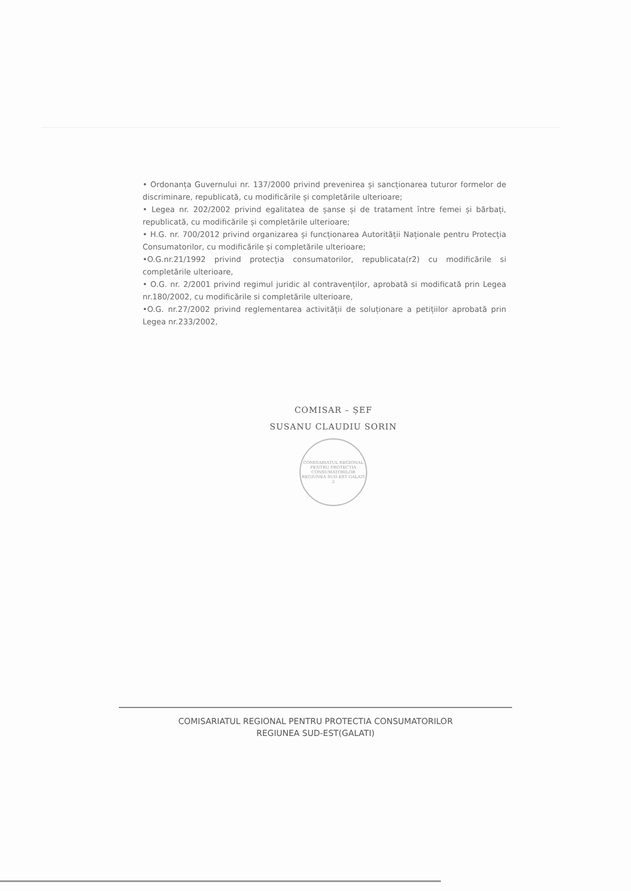• Ordonanța Guvernului nr. 137/2000 privind prevenirea și sancționarea tuturor formelor de discriminare, republicată, cu modificările și completările ulterioare;
• Legea nr. 202/2002 privind egalitatea de șanse și de tratament între femei și bărbați, republicată, cu modificările și completările ulterioare;
• H.G. nr. 700/2012 privind organizarea și funcționarea Autorității Naționale pentru Protecția Consumatorilor, cu modificările și completările ulterioare;
•O.G.nr.21/1992 privind protecția consumatorilor, republicata(r2) cu modificările si completările ulterioare,
• O.G. nr. 2/2001 privind regimul juridic al contravenților, aprobată si modificată prin Legea nr.180/2002, cu modificările si completările ulterioare,
•O.G. nr.27/2002 privind reglementarea activității de soluționare a petițiilor aprobată prin Legea nr.233/2002,
COMISAR – ȘEF
SUSANU CLAUDIU SORIN
COMISARIATUL REGIONAL PENTRU PROTECTIA CONSUMATORILOR REGIUNEA SUD-EST GALATI 2
COMISARIATUL REGIONAL PENTRU PROTECTIA CONSUMATORILOR
REGIUNEA SUD-EST(GALATI)